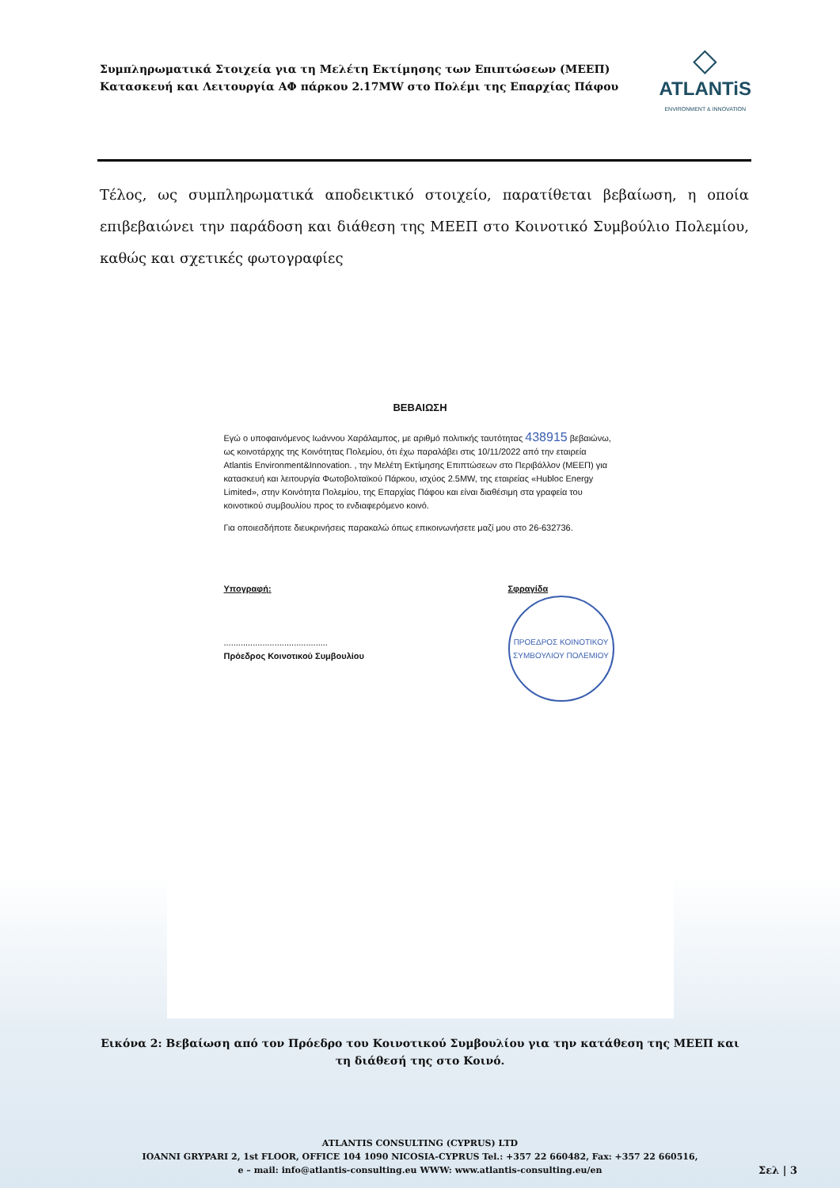Συμπληρωματικά Στοιχεία για τη Μελέτη Εκτίμησης των Επιπτώσεων (ΜΕΕΠ)
Κατασκευή και Λειτουργία ΑΦ πάρκου 2.17MW στο Πολέμι της Επαρχίας Πάφου
◇
ATLANTiS
ENVIRONMENT & INNOVATION
Τέλος, ως συμπληρωματικά αποδεικτικό στοιχείο, παρατίθεται βεβαίωση, η οποία επιβεβαιώνει την παράδοση και διάθεση της ΜΕΕΠ στο Κοινοτικό Συμβούλιο Πολεμίου, καθώς και σχετικές φωτογραφίες
ΒΕΒΑΙΩΣΗ
Εγώ ο υποφαινόμενος Ιωάννου Χαράλαμπος, με αριθμό πολιτικής ταυτότητας 438915 βεβαιώνω, ως κοινοτάρχης της Κοινότητας Πολεμίου, ότι έχω παραλάβει στις 10/11/2022 από την εταιρεία Atlantis Environment&Innovation. , την Μελέτη Εκτίμησης Επιπτώσεων στο Περιβάλλον (ΜΕΕΠ) για κατασκευή και λειτουργία Φωτοβολταϊκού Πάρκου, ισχύος 2.5MW, της εταιρείας «Hubloc Energy Limited», στην Κοινότητα Πολεμίου, της Επαρχίας Πάφου και είναι διαθέσιμη στα γραφεία του κοινοτικού συμβουλίου προς το ενδιαφερόμενο κοινό.
Για οποιεσδήποτε διευκρινήσεις παρακαλώ όπως επικοινωνήσετε μαζί μου στο 26-632736.
Υπογραφή:
...........................................
Πρόεδρος Κοινοτικού Συμβουλίου
Σφραγίδα
ΠΡΟΕΔΡΟΣ ΚΟΙΝΟΤΙΚΟΥ ΣΥΜΒΟΥΛΙΟΥ ΠΟΛΕΜΙΟΥ
Εικόνα 2: Βεβαίωση από τον Πρόεδρο του Κοινοτικού Συμβουλίου για την κατάθεση της ΜΕΕΠ και τη διάθεσή της στο Κοινό.
ATLANTIS CONSULTING (CYPRUS) LTD
IOANNI GRYPARI 2, 1st FLOOR, OFFICE 104 1090 NICOSIA-CYPRUS Tel.: +357 22 660482, Fax: +357 22 660516,
e – mail: info@atlantis-consulting.eu WWW: www.atlantis-consulting.eu/en
Σελ | 3